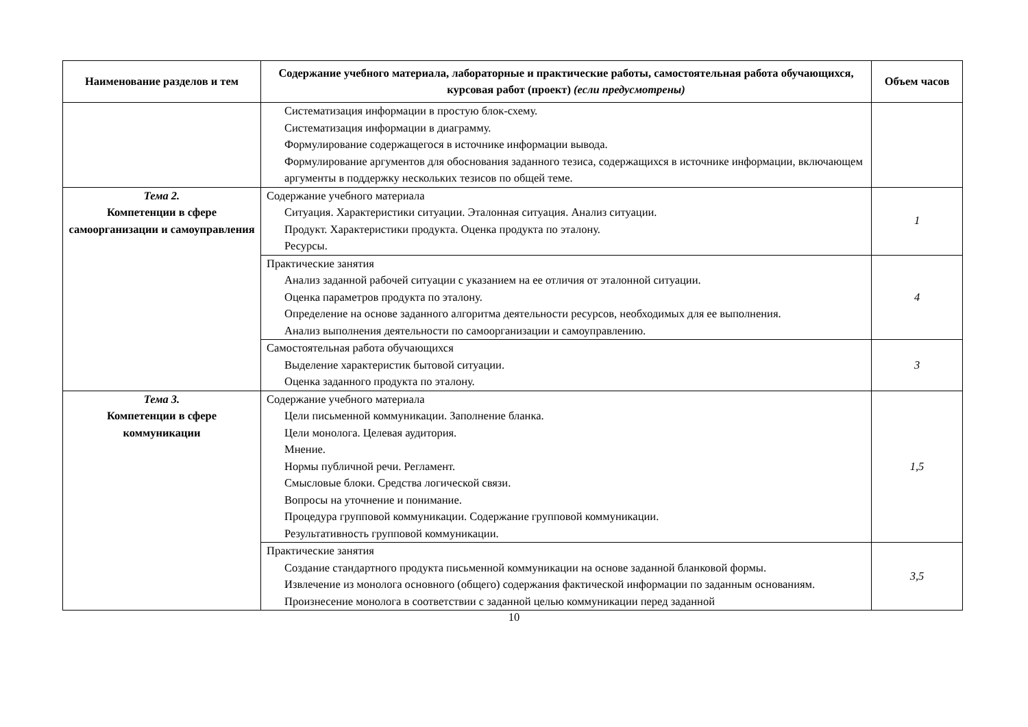| Наименование разделов и тем | Содержание учебного материала, лабораторные и практические работы, самостоятельная работа обучающихся, курсовая работ (проект) (если предусмотрены) | Объем часов |
| --- | --- | --- |
| | Систематизация информации в простую блок-схему. Систематизация информации в диаграмму. Формулирование содержащегося в источнике информации вывода. Формулирование аргументов для обоснования заданного тезиса, содержащихся в источнике информации, включающем аргументы в поддержку нескольких тезисов по общей теме. | |
| Тема 2. Компетенции в сфере самоорганизации и самоуправления | Содержание учебного материала Ситуация. Характеристики ситуации. Эталонная ситуация. Анализ ситуации. Продукт. Характеристики продукта. Оценка продукта по эталону. Ресурсы. | 1 |
| | Практические занятия Анализ заданной рабочей ситуации с указанием на ее отличия от эталонной ситуации. Оценка параметров продукта по эталону. Определение на основе заданного алгоритма деятельности ресурсов, необходимых для ее выполнения. Анализ выполнения деятельности по самоорганизации и самоуправлению. | 4 |
| | Самостоятельная работа обучающихся Выделение характеристик бытовой ситуации. Оценка заданного продукта по эталону. | 3 |
| Тема 3. Компетенции в сфере коммуникации | Содержание учебного материала Цели письменной коммуникации. Заполнение бланка. Цели монолога. Целевая аудитория. Мнение. Нормы публичной речи. Регламент. Смысловые блоки. Средства логической связи. Вопросы на уточнение и понимание. Процедура групповой коммуникации. Содержание групповой коммуникации. Результативность групповой коммуникации. | 1,5 |
| | Практические занятия Создание стандартного продукта письменной коммуникации на основе заданной бланковой формы. Извлечение из монолога основного (общего) содержания фактической информации по заданным основаниям. Произнесение монолога в соответствии с заданной целью коммуникации перед заданной | 3,5 |
10